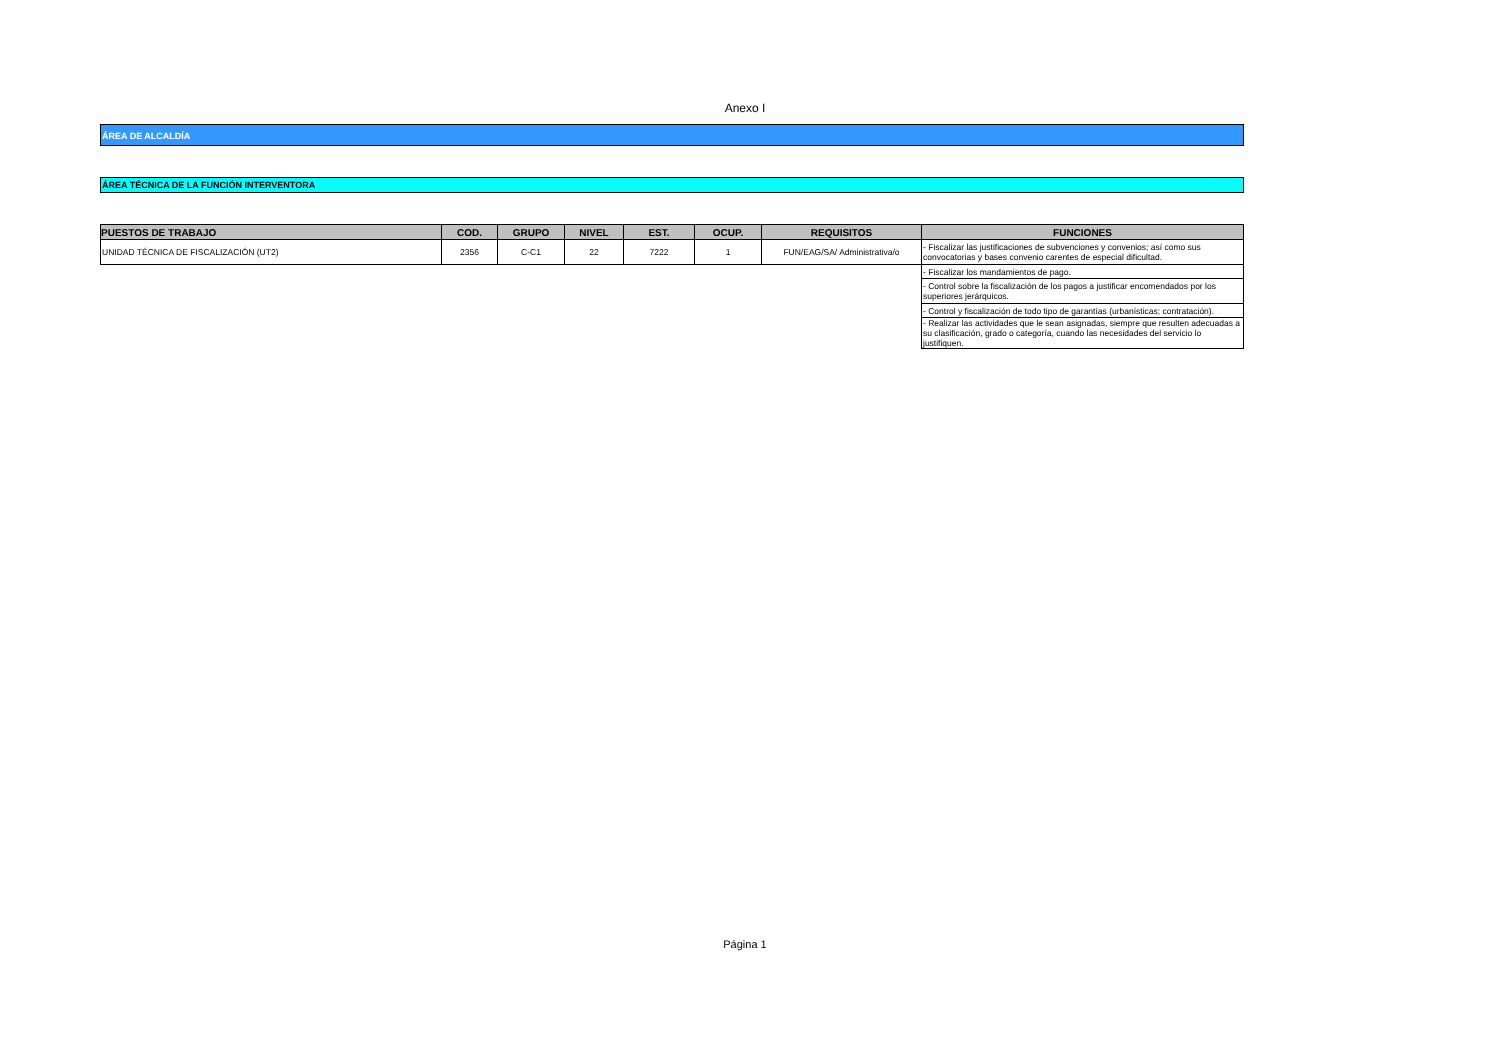Anexo I
ÁREA DE ALCALDÍA
ÁREA TÉCNICA DE LA FUNCIÓN INTERVENTORA
| PUESTOS DE TRABAJO | COD. | GRUPO | NIVEL | EST. | OCUP. | REQUISITOS | FUNCIONES |
| --- | --- | --- | --- | --- | --- | --- | --- |
| UNIDAD TÉCNICA DE FISCALIZACIÓN (UT2) | 2356 | C-C1 | 22 | 7222 | 1 | FUN/EAG/SA/ Administrativa/o | - Fiscalizar las justificaciones de subvenciones y convenios; así como sus convocatorias y bases convenio carentes de especial dificultad. |
| | | | | | | | - Fiscalizar los mandamientos de pago. |
| | | | | | | | - Control sobre la fiscalización de los pagos a justificar encomendados por los superiores jerárquicos. |
| | | | | | | | - Control y fiscalización de todo tipo de garantías (urbanísticas; contratación). |
| | | | | | | | - Realizar las actividades que le sean asignadas, siempre que resulten adecuadas a su clasificación, grado o categoría, cuando las necesidades del servicio lo justifiquen. |
Página 1